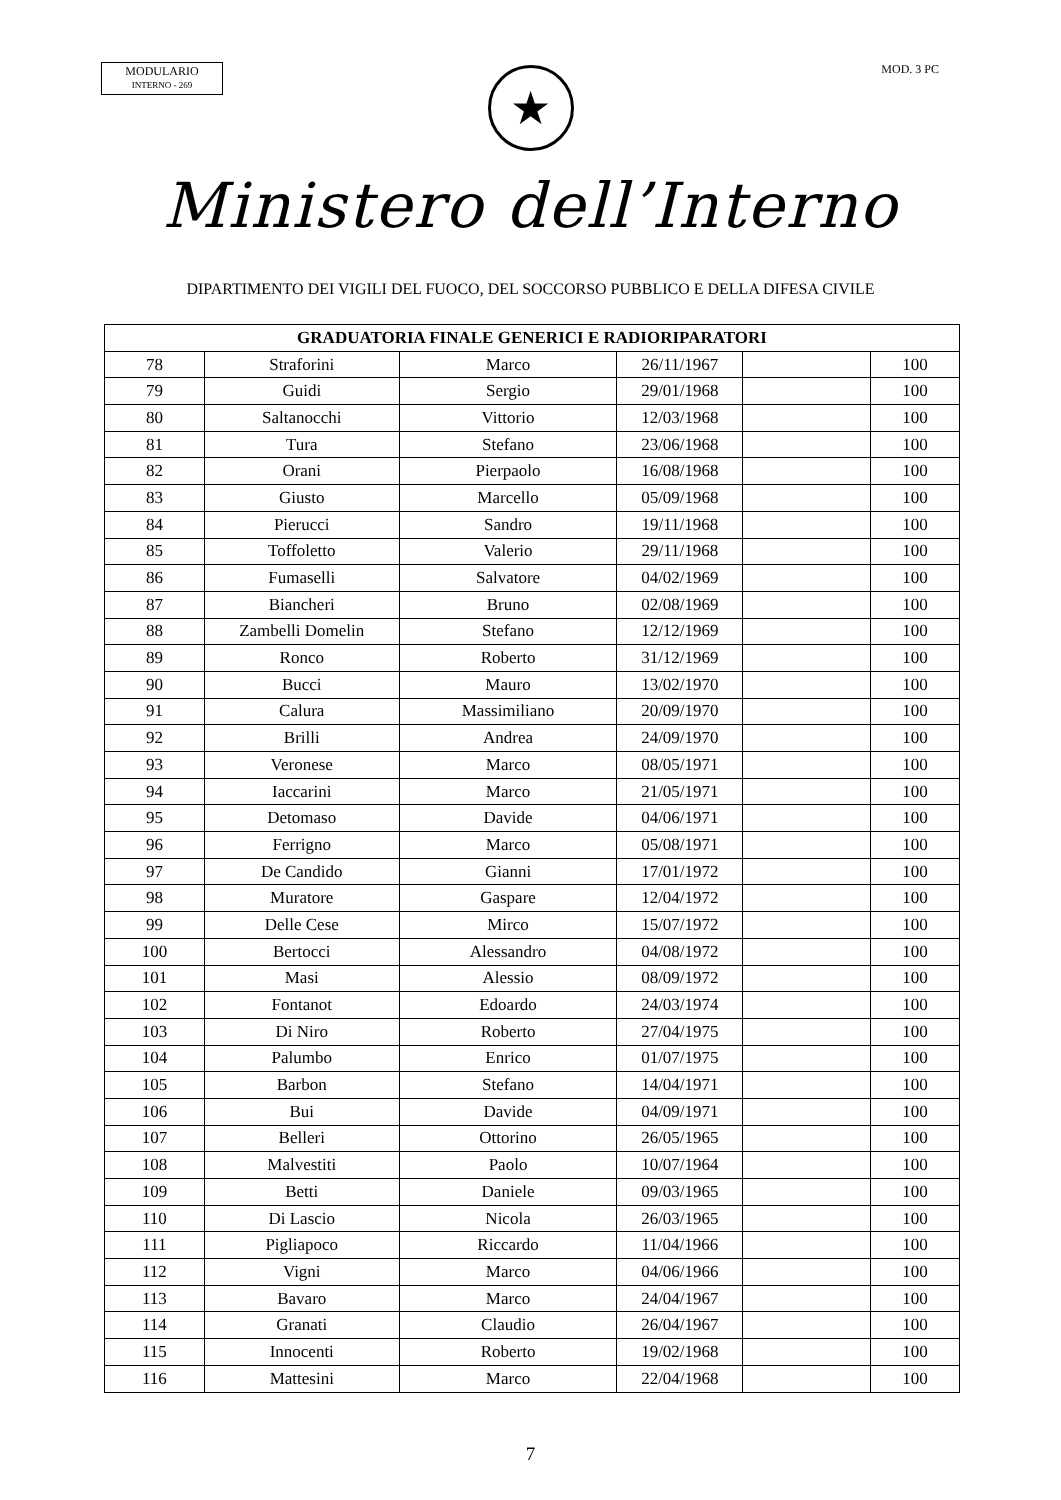MODULARIO
INTERNO - 269
MOD. 3 PC
★
Ministero dell’Interno
DIPARTIMENTO DEI VIGILI DEL FUOCO, DEL SOCCORSO PUBBLICO E DELLA DIFESA CIVILE
| GRADUATORIA FINALE GENERICI E RADIORIPARATORI | | | | | |
| --- | --- | --- | --- | --- | --- |
| 78 | Straforini | Marco | 26/11/1967 | | 100 |
| 79 | Guidi | Sergio | 29/01/1968 | | 100 |
| 80 | Saltanocchi | Vittorio | 12/03/1968 | | 100 |
| 81 | Tura | Stefano | 23/06/1968 | | 100 |
| 82 | Orani | Pierpaolo | 16/08/1968 | | 100 |
| 83 | Giusto | Marcello | 05/09/1968 | | 100 |
| 84 | Pierucci | Sandro | 19/11/1968 | | 100 |
| 85 | Toffoletto | Valerio | 29/11/1968 | | 100 |
| 86 | Fumaselli | Salvatore | 04/02/1969 | | 100 |
| 87 | Biancheri | Bruno | 02/08/1969 | | 100 |
| 88 | Zambelli Domelin | Stefano | 12/12/1969 | | 100 |
| 89 | Ronco | Roberto | 31/12/1969 | | 100 |
| 90 | Bucci | Mauro | 13/02/1970 | | 100 |
| 91 | Calura | Massimiliano | 20/09/1970 | | 100 |
| 92 | Brilli | Andrea | 24/09/1970 | | 100 |
| 93 | Veronese | Marco | 08/05/1971 | | 100 |
| 94 | Iaccarini | Marco | 21/05/1971 | | 100 |
| 95 | Detomaso | Davide | 04/06/1971 | | 100 |
| 96 | Ferrigno | Marco | 05/08/1971 | | 100 |
| 97 | De Candido | Gianni | 17/01/1972 | | 100 |
| 98 | Muratore | Gaspare | 12/04/1972 | | 100 |
| 99 | Delle Cese | Mirco | 15/07/1972 | | 100 |
| 100 | Bertocci | Alessandro | 04/08/1972 | | 100 |
| 101 | Masi | Alessio | 08/09/1972 | | 100 |
| 102 | Fontanot | Edoardo | 24/03/1974 | | 100 |
| 103 | Di Niro | Roberto | 27/04/1975 | | 100 |
| 104 | Palumbo | Enrico | 01/07/1975 | | 100 |
| 105 | Barbon | Stefano | 14/04/1971 | | 100 |
| 106 | Bui | Davide | 04/09/1971 | | 100 |
| 107 | Belleri | Ottorino | 26/05/1965 | | 100 |
| 108 | Malvestiti | Paolo | 10/07/1964 | | 100 |
| 109 | Betti | Daniele | 09/03/1965 | | 100 |
| 110 | Di Lascio | Nicola | 26/03/1965 | | 100 |
| 111 | Pigliapoco | Riccardo | 11/04/1966 | | 100 |
| 112 | Vigni | Marco | 04/06/1966 | | 100 |
| 113 | Bavaro | Marco | 24/04/1967 | | 100 |
| 114 | Granati | Claudio | 26/04/1967 | | 100 |
| 115 | Innocenti | Roberto | 19/02/1968 | | 100 |
| 116 | Mattesini | Marco | 22/04/1968 | | 100 |
7